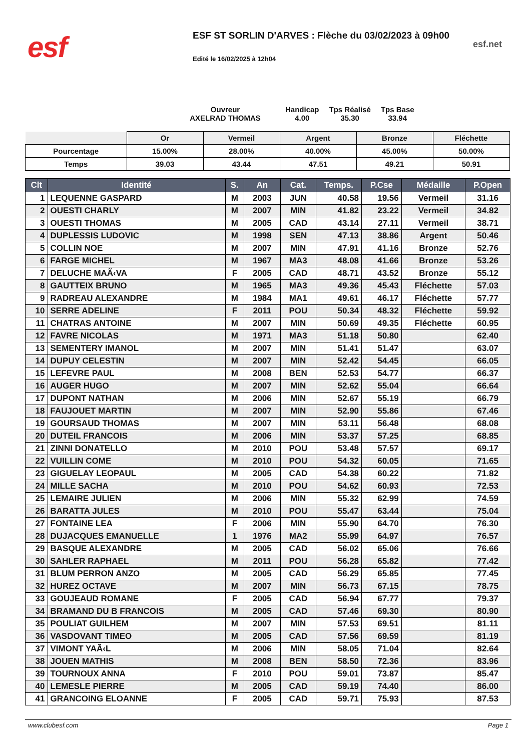esf
ESF ST SORLIN D'ARVES : Flèche du 03/02/2023 à 09h00
Edité le 16/02/2025 à 12h04
esf.net
Ouvreur
AXELRAD THOMAS
Handicap
4.00
Tps Réalisé
35.30
Tps Base
33.94
| | Or | Vermeil | Argent | Bronze | Fléchette |
| Pourcentage | 15.00% | 28.00% | 40.00% | 45.00% | 50.00% |
| Temps | 39.03 | 43.44 | 47.51 | 49.21 | 50.91 |
| Clt | Identité | S. | An | Cat. | Temps. | P.Cse | Médaille | P.Open |
| --- | --- | --- | --- | --- | --- | --- | --- | --- |
| 1 | LEQUENNE GASPARD | M | 2003 | JUN | 40.58 | 19.56 | Vermeil | 31.16 |
| 2 | OUESTI CHARLY | M | 2007 | MIN | 41.82 | 23.22 | Vermeil | 34.82 |
| 3 | OUESTI THOMAS | M | 2005 | CAD | 43.14 | 27.11 | Vermeil | 38.71 |
| 4 | DUPLESSIS LUDOVIC | M | 1998 | SEN | 47.13 | 38.86 | Argent | 50.46 |
| 5 | COLLIN NOE | M | 2007 | MIN | 47.91 | 41.16 | Bronze | 52.76 |
| 6 | FARGE MICHEL | M | 1967 | MA3 | 48.08 | 41.66 | Bronze | 53.26 |
| 7 | DELUCHE MAÃ‹VA | F | 2005 | CAD | 48.71 | 43.52 | Bronze | 55.12 |
| 8 | GAUTTEIX BRUNO | M | 1965 | MA3 | 49.36 | 45.43 | Fléchette | 57.03 |
| 9 | RADREAU ALEXANDRE | M | 1984 | MA1 | 49.61 | 46.17 | Fléchette | 57.77 |
| 10 | SERRE ADELINE | F | 2011 | POU | 50.34 | 48.32 | Fléchette | 59.92 |
| 11 | CHATRAS ANTOINE | M | 2007 | MIN | 50.69 | 49.35 | Fléchette | 60.95 |
| 12 | FAVRE NICOLAS | M | 1971 | MA3 | 51.18 | 50.80 | | 62.40 |
| 13 | SEMENTERY IMANOL | M | 2007 | MIN | 51.41 | 51.47 | | 63.07 |
| 14 | DUPUY CELESTIN | M | 2007 | MIN | 52.42 | 54.45 | | 66.05 |
| 15 | LEFEVRE PAUL | M | 2008 | BEN | 52.53 | 54.77 | | 66.37 |
| 16 | AUGER HUGO | M | 2007 | MIN | 52.62 | 55.04 | | 66.64 |
| 17 | DUPONT NATHAN | M | 2006 | MIN | 52.67 | 55.19 | | 66.79 |
| 18 | FAUJOUET MARTIN | M | 2007 | MIN | 52.90 | 55.86 | | 67.46 |
| 19 | GOURSAUD THOMAS | M | 2007 | MIN | 53.11 | 56.48 | | 68.08 |
| 20 | DUTEIL FRANCOIS | M | 2006 | MIN | 53.37 | 57.25 | | 68.85 |
| 21 | ZINNI DONATELLO | M | 2010 | POU | 53.48 | 57.57 | | 69.17 |
| 22 | VUILLIN COME | M | 2010 | POU | 54.32 | 60.05 | | 71.65 |
| 23 | GIGUELAY LEOPAUL | M | 2005 | CAD | 54.38 | 60.22 | | 71.82 |
| 24 | MILLE SACHA | M | 2010 | POU | 54.62 | 60.93 | | 72.53 |
| 25 | LEMAIRE JULIEN | M | 2006 | MIN | 55.32 | 62.99 | | 74.59 |
| 26 | BARATTA JULES | M | 2010 | POU | 55.47 | 63.44 | | 75.04 |
| 27 | FONTAINE LEA | F | 2006 | MIN | 55.90 | 64.70 | | 76.30 |
| 28 | DUJACQUES EMANUELLE | 1 | 1976 | MA2 | 55.99 | 64.97 | | 76.57 |
| 29 | BASQUE ALEXANDRE | M | 2005 | CAD | 56.02 | 65.06 | | 76.66 |
| 30 | SAHLER RAPHAEL | M | 2011 | POU | 56.28 | 65.82 | | 77.42 |
| 31 | BLUM PERRON ANZO | M | 2005 | CAD | 56.29 | 65.85 | | 77.45 |
| 32 | HUREZ OCTAVE | M | 2007 | MIN | 56.73 | 67.15 | | 78.75 |
| 33 | GOUJEAUD ROMANE | F | 2005 | CAD | 56.94 | 67.77 | | 79.37 |
| 34 | BRAMAND DU B FRANCOIS | M | 2005 | CAD | 57.46 | 69.30 | | 80.90 |
| 35 | POULIAT GUILHEM | M | 2007 | MIN | 57.53 | 69.51 | | 81.11 |
| 36 | VASDOVANT TIMEO | M | 2005 | CAD | 57.56 | 69.59 | | 81.19 |
| 37 | VIMONT YAÃ‹L | M | 2006 | MIN | 58.05 | 71.04 | | 82.64 |
| 38 | JOUEN MATHIS | M | 2008 | BEN | 58.50 | 72.36 | | 83.96 |
| 39 | TOURNOUX ANNA | F | 2010 | POU | 59.01 | 73.87 | | 85.47 |
| 40 | LEMESLE PIERRE | M | 2005 | CAD | 59.19 | 74.40 | | 86.00 |
| 41 | GRANCOING ELOANNE | F | 2005 | CAD | 59.71 | 75.93 | | 87.53 |
www.clubesf.com Page 1